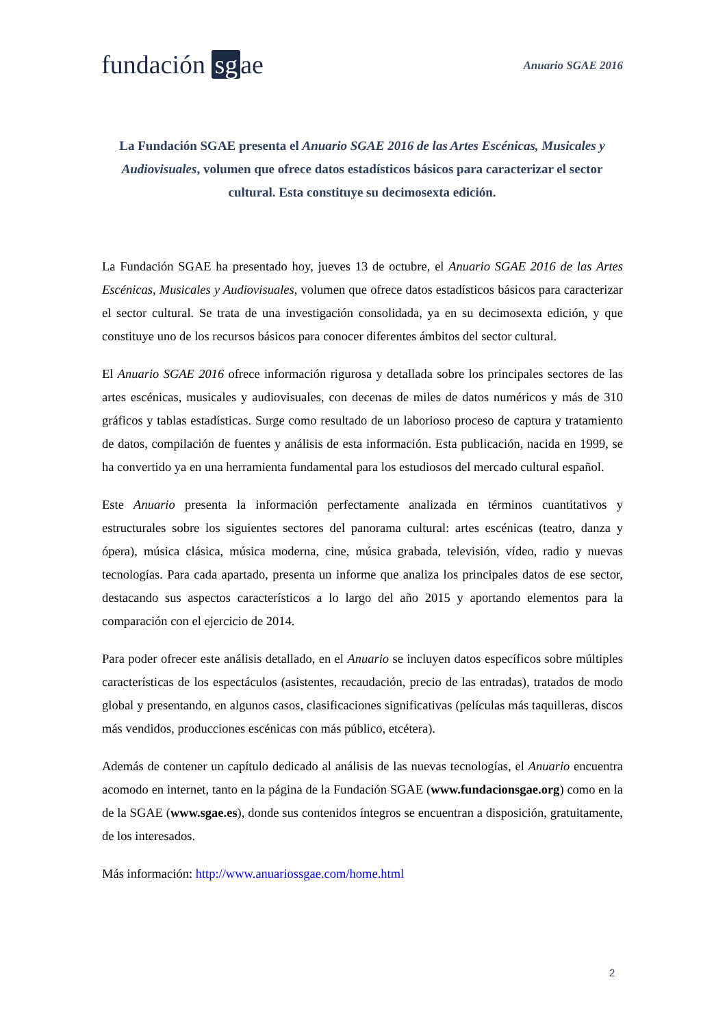fundación sg ae
Anuario SGAE 2016
La Fundación SGAE presenta el Anuario SGAE 2016 de las Artes Escénicas, Musicales y Audiovisuales, volumen que ofrece datos estadísticos básicos para caracterizar el sector cultural. Esta constituye su decimosexta edición.
La Fundación SGAE ha presentado hoy, jueves 13 de octubre, el Anuario SGAE 2016 de las Artes Escénicas, Musicales y Audiovisuales, volumen que ofrece datos estadísticos básicos para caracterizar el sector cultural. Se trata de una investigación consolidada, ya en su decimosexta edición, y que constituye uno de los recursos básicos para conocer diferentes ámbitos del sector cultural.
El Anuario SGAE 2016 ofrece información rigurosa y detallada sobre los principales sectores de las artes escénicas, musicales y audiovisuales, con decenas de miles de datos numéricos y más de 310 gráficos y tablas estadísticas. Surge como resultado de un laborioso proceso de captura y tratamiento de datos, compilación de fuentes y análisis de esta información. Esta publicación, nacida en 1999, se ha convertido ya en una herramienta fundamental para los estudiosos del mercado cultural español.
Este Anuario presenta la información perfectamente analizada en términos cuantitativos y estructurales sobre los siguientes sectores del panorama cultural: artes escénicas (teatro, danza y ópera), música clásica, música moderna, cine, música grabada, televisión, vídeo, radio y nuevas tecnologías. Para cada apartado, presenta un informe que analiza los principales datos de ese sector, destacando sus aspectos característicos a lo largo del año 2015 y aportando elementos para la comparación con el ejercicio de 2014.
Para poder ofrecer este análisis detallado, en el Anuario se incluyen datos específicos sobre múltiples características de los espectáculos (asistentes, recaudación, precio de las entradas), tratados de modo global y presentando, en algunos casos, clasificaciones significativas (películas más taquilleras, discos más vendidos, producciones escénicas con más público, etcétera).
Además de contener un capítulo dedicado al análisis de las nuevas tecnologías, el Anuario encuentra acomodo en internet, tanto en la página de la Fundación SGAE (www.fundacionsgae.org) como en la de la SGAE (www.sgae.es), donde sus contenidos íntegros se encuentran a disposición, gratuitamente, de los interesados.
Más información: http://www.anuariossgae.com/home.html
2